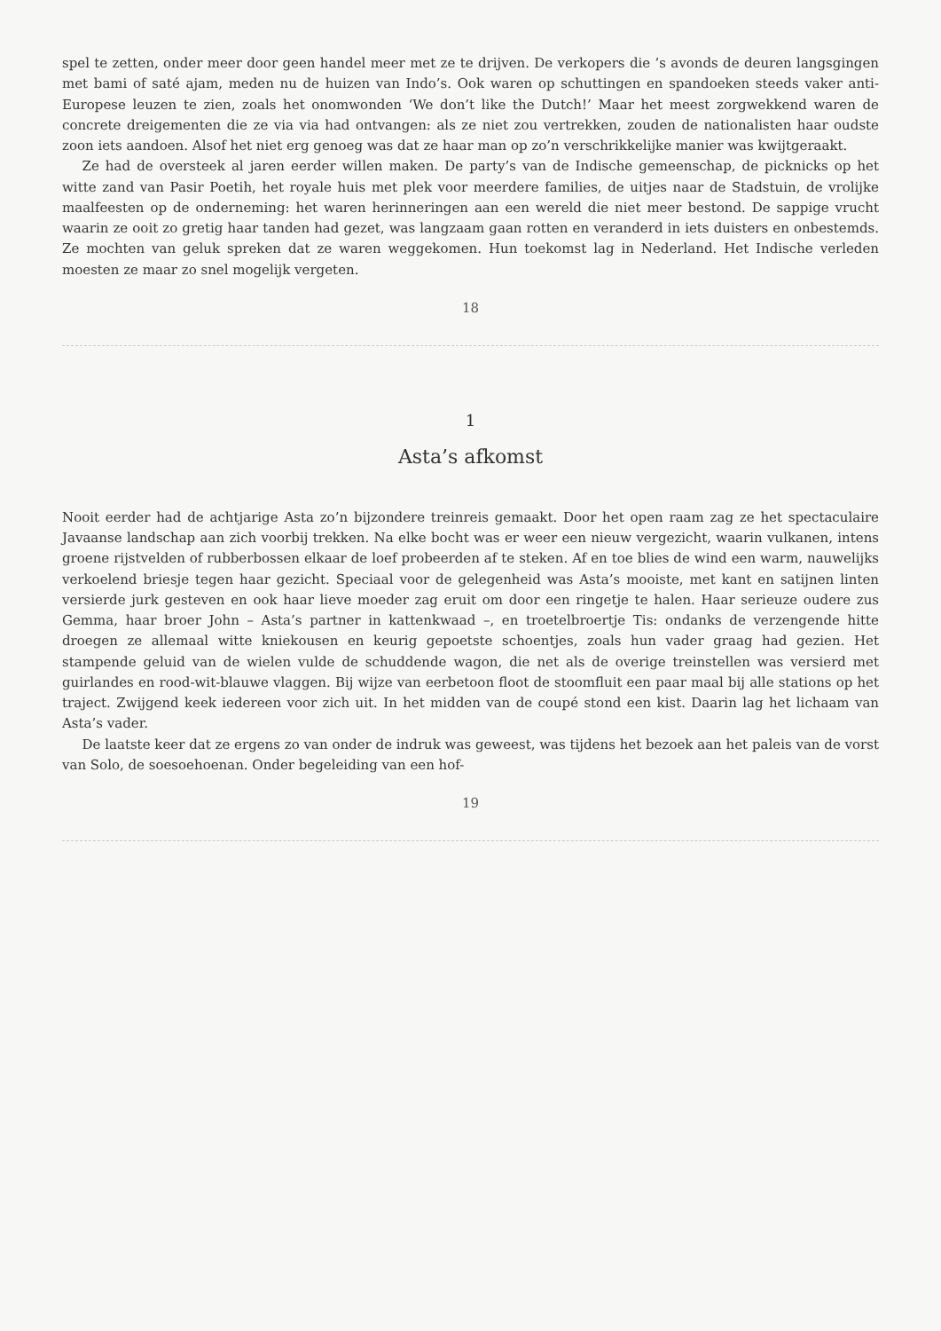spel te zetten, onder meer door geen handel meer met ze te drijven. De verkopers die ’s avonds de deuren langsgingen met bami of saté ajam, meden nu de huizen van Indo’s. Ook waren op schuttingen en spandoeken steeds vaker anti-Europese leuzen te zien, zoals het onomwonden ‘We don’t like the Dutch!’ Maar het meest zorgwekkend waren de concrete dreigementen die ze via via had ontvangen: als ze niet zou vertrekken, zouden de nationalisten haar oudste zoon iets aandoen. Alsof het niet erg genoeg was dat ze haar man op zo’n verschrikkelijke manier was kwijtgeraakt.
Ze had de oversteek al jaren eerder willen maken. De party’s van de Indische gemeenschap, de picknicks op het witte zand van Pasir Poetih, het royale huis met plek voor meerdere families, de uitjes naar de Stadstuin, de vrolijke maalfeesten op de onderneming: het waren herinneringen aan een wereld die niet meer bestond. De sappige vrucht waarin ze ooit zo gretig haar tanden had gezet, was langzaam gaan rotten en veranderd in iets duisters en onbestemds. Ze mochten van geluk spreken dat ze waren weggekomen. Hun toekomst lag in Nederland. Het Indische verleden moesten ze maar zo snel mogelijk vergeten.
18
1
Asta’s afkomst
Nooit eerder had de achtjarige Asta zo’n bijzondere treinreis gemaakt. Door het open raam zag ze het spectaculaire Javaanse landschap aan zich voorbij trekken. Na elke bocht was er weer een nieuw vergezicht, waarin vulkanen, intens groene rijstvelden of rubberbossen elkaar de loef probeerden af te steken. Af en toe blies de wind een warm, nauwelijks verkoelend briesje tegen haar gezicht. Speciaal voor de gelegenheid was Asta’s mooiste, met kant en satijnen linten versierde jurk gesteven en ook haar lieve moeder zag eruit om door een ringetje te halen. Haar serieuze oudere zus Gemma, haar broer John – Asta’s partner in kattenkwaad –, en troetelbroertje Tis: ondanks de verzengende hitte droegen ze allemaal witte kniekousen en keurig gepoetste schoentjes, zoals hun vader graag had gezien. Het stampende geluid van de wielen vulde de schuddende wagon, die net als de overige treinstellen was versierd met guirlandes en rood-wit-blauwe vlaggen. Bij wijze van eerbetoon floot de stoomfluit een paar maal bij alle stations op het traject. Zwijgend keek iedereen voor zich uit. In het midden van de coupé stond een kist. Daarin lag het lichaam van Asta’s vader.
De laatste keer dat ze ergens zo van onder de indruk was geweest, was tijdens het bezoek aan het paleis van de vorst van Solo, de soesoehoenan. Onder begeleiding van een hof-
19